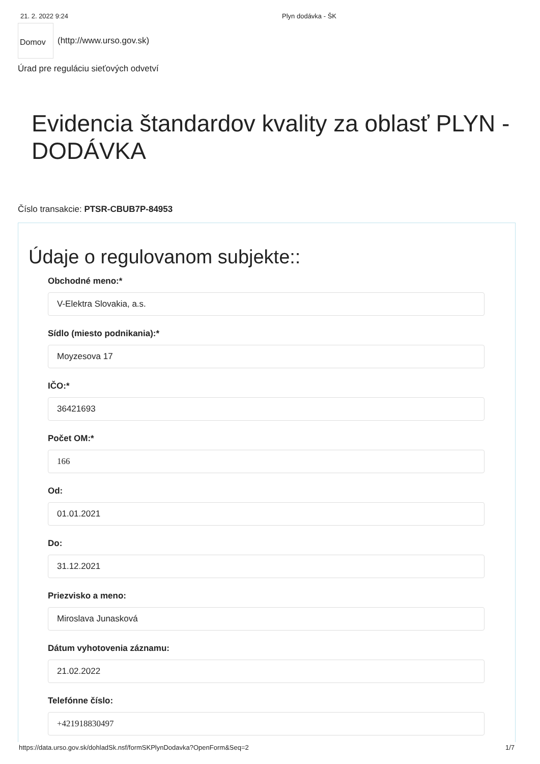21. 2. 2022 9:24 Plyn dodávka - ŠK
Domov
(http://www.urso.gov.sk)
Úrad pre reguláciu sieťových odvetví
Evidencia štandardov kvality za oblasť PLYN - DODÁVKA
Číslo transakcie: PTSR-CBUB7P-84953
Údaje o regulovanom subjekte::
Obchodné meno:*
V-Elektra Slovakia, a.s.
Sídlo (miesto podnikania):*
Moyzesova 17
IČO:*
36421693
Počet OM:*
166
Od:
01.01.2021
Do:
31.12.2021
Priezvisko a meno:
Miroslava Junasková
Dátum vyhotovenia záznamu:
21.02.2022
Telefónne číslo:
+421918830497
https://data.urso.gov.sk/dohladSk.nsf/formSKPlynDodavka?OpenForm&Seq=2 1/7